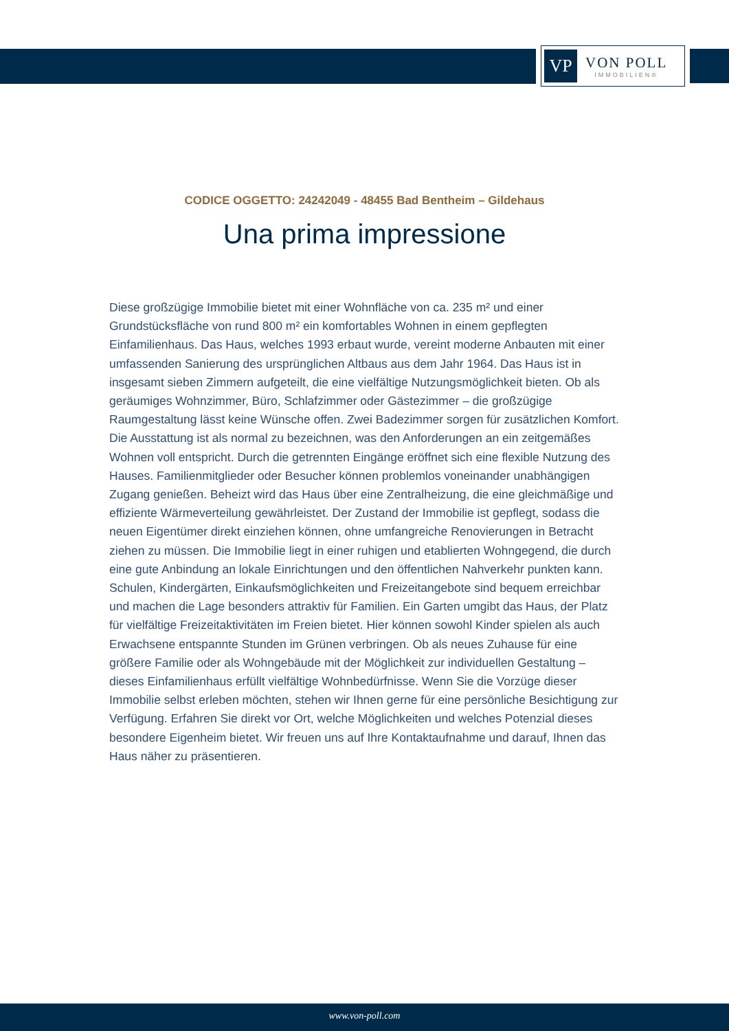VP
VON POLL
IMMOBILIEN®
CODICE OGGETTO: 24242049 - 48455 Bad Bentheim – Gildehaus
Una prima impressione
Diese großzügige Immobilie bietet mit einer Wohnfläche von ca. 235 m² und einer Grundstücksfläche von rund 800 m² ein komfortables Wohnen in einem gepflegten Einfamilienhaus. Das Haus, welches 1993 erbaut wurde, vereint moderne Anbauten mit einer umfassenden Sanierung des ursprünglichen Altbaus aus dem Jahr 1964. Das Haus ist in insgesamt sieben Zimmern aufgeteilt, die eine vielfältige Nutzungsmöglichkeit bieten. Ob als geräumiges Wohnzimmer, Büro, Schlafzimmer oder Gästezimmer – die großzügige Raumgestaltung lässt keine Wünsche offen. Zwei Badezimmer sorgen für zusätzlichen Komfort. Die Ausstattung ist als normal zu bezeichnen, was den Anforderungen an ein zeitgemäßes Wohnen voll entspricht. Durch die getrennten Eingänge eröffnet sich eine flexible Nutzung des Hauses. Familienmitglieder oder Besucher können problemlos voneinander unabhängigen Zugang genießen. Beheizt wird das Haus über eine Zentralheizung, die eine gleichmäßige und effiziente Wärmeverteilung gewährleistet. Der Zustand der Immobilie ist gepflegt, sodass die neuen Eigentümer direkt einziehen können, ohne umfangreiche Renovierungen in Betracht ziehen zu müssen. Die Immobilie liegt in einer ruhigen und etablierten Wohngegend, die durch eine gute Anbindung an lokale Einrichtungen und den öffentlichen Nahverkehr punkten kann. Schulen, Kindergärten, Einkaufsmöglichkeiten und Freizeitangebote sind bequem erreichbar und machen die Lage besonders attraktiv für Familien. Ein Garten umgibt das Haus, der Platz für vielfältige Freizeitaktivitäten im Freien bietet. Hier können sowohl Kinder spielen als auch Erwachsene entspannte Stunden im Grünen verbringen. Ob als neues Zuhause für eine größere Familie oder als Wohngebäude mit der Möglichkeit zur individuellen Gestaltung – dieses Einfamilienhaus erfüllt vielfältige Wohnbedürfnisse. Wenn Sie die Vorzüge dieser Immobilie selbst erleben möchten, stehen wir Ihnen gerne für eine persönliche Besichtigung zur Verfügung. Erfahren Sie direkt vor Ort, welche Möglichkeiten und welches Potenzial dieses besondere Eigenheim bietet. Wir freuen uns auf Ihre Kontaktaufnahme und darauf, Ihnen das Haus näher zu präsentieren.
www.von-poll.com